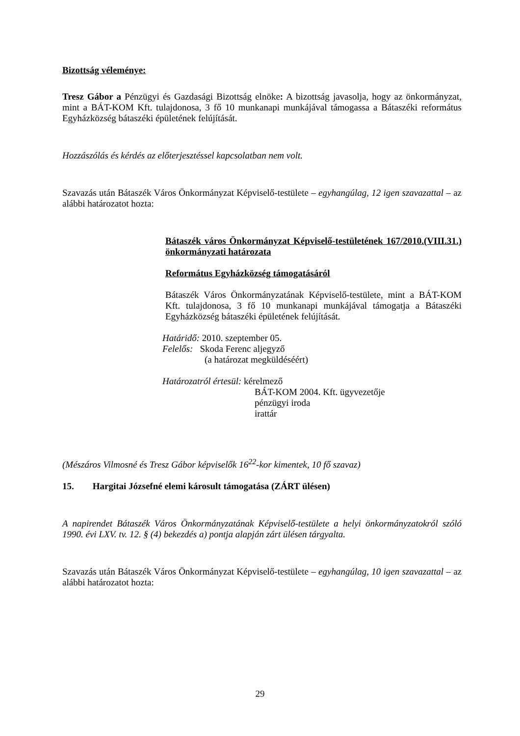Bizottság véleménye:
Tresz Gábor a Pénzügyi és Gazdasági Bizottság elnöke: A bizottság javasolja, hogy az ön­kormányzat, mint a BÁT-KOM Kft. tulajdonosa, 3 fő 10 munkanapi munkájával támogassa a Bátaszéki református Egyházközség bátaszéki épületének felújítását.
Hozzászólás és kérdés az előterjesztéssel kapcsolatban nem volt.
Szavazás után Bátaszék Város Önkormányzat Képviselő-testülete – egyhangúlag, 12 igen szavazattal – az alábbi határozatot hozta:
Bátaszék város Önkormányzat Képviselő-testületének 167/2010.(VIII.31.) önkormányzati határozata
Református Egyházközség támogatásáról
Bátaszék Város Önkormányzatának Képviselő-testülete, mint a BÁT-KOM Kft. tulajdonosa, 3 fő 10 munkanapi munkájával támogatja a Bátaszéki Egyházközség bátaszéki épületének felújítását.
Határidő: 2010. szeptember 05.
Felelős: Skoda Ferenc aljegyző
(a határozat megküldéséért)
Határozatról értesül: kérelmező
BÁT-KOM 2004. Kft. ügyvezetője
pénzügyi iroda
irattár
(Mészáros Vilmosné és Tresz Gábor képviselők 16<sup>22</sup>-kor kimentek, 10 fő szavaz)
15. Hargitai Józsefné elemi károsult támogatása (ZÁRT ülésen)
A napirendet Bátaszék Város Önkormányzatának Képviselő-testülete a helyi önkormányzatok­ról szóló 1990. évi LXV. tv. 12. § (4) bekezdés a) pontja alapján zárt ülésen tárgyalta.
Szavazás után Bátaszék Város Önkormányzat Képviselő-testülete – egyhangúlag, 10 igen szavazattal – az alábbi határozatot hozta:
29